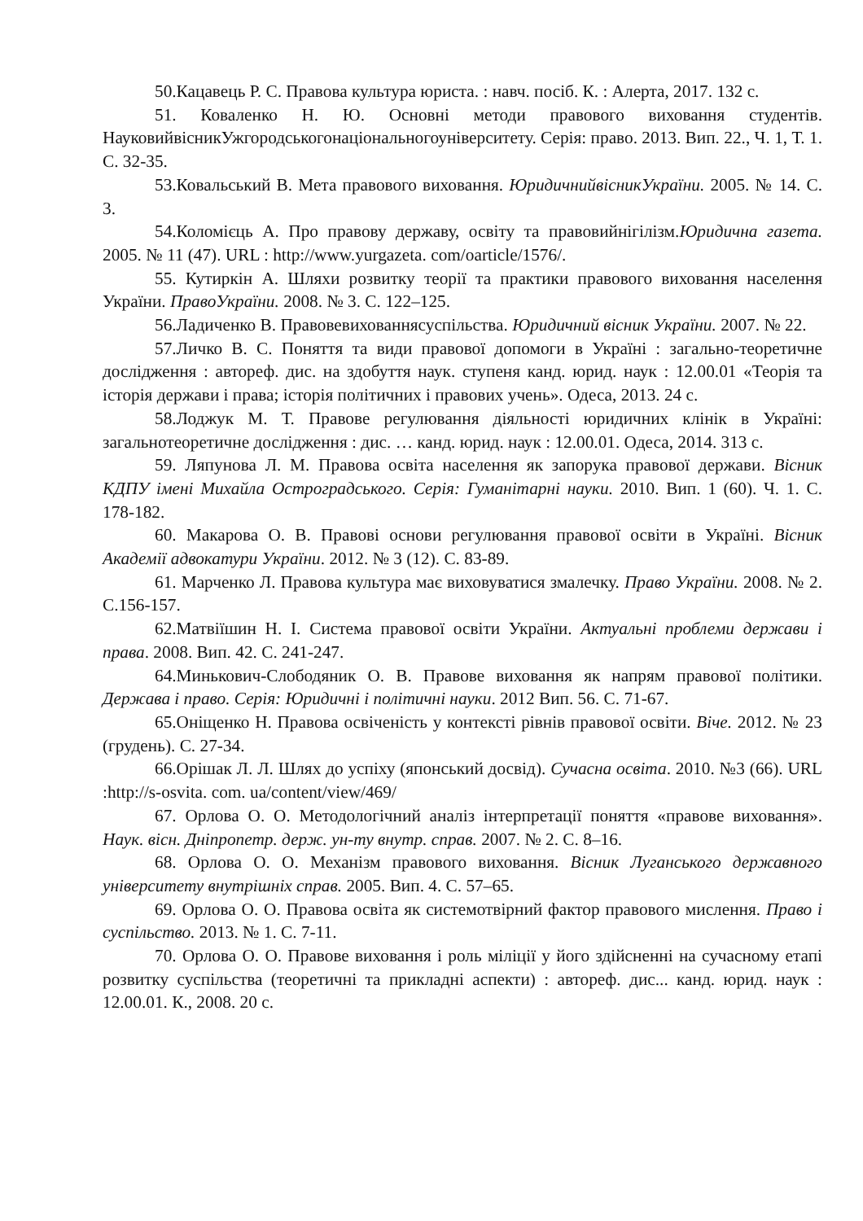50.Кацавець Р. С. Правова культура юриста. : навч. посіб. К. : Алерта, 2017. 132 с.
51. Коваленко Н. Ю. Основні методи правового виховання студентів. НауковийвісникУжгородськогонаціональногоуніверситету. Серія: право. 2013. Вип. 22., Ч. 1, Т. 1. С. 32-35.
53.Ковальський В. Мета правового виховання. ЮридичнийвісникУкраїни. 2005. № 14. С. 3.
54.Коломієць А. Про правову державу, освіту та правовийнігілізм.Юридична газета. 2005. № 11 (47). URL : http://www.yurgazeta. com/oarticle/1576/.
55. Кутиркін А. Шляхи розвитку теорії та практики правового виховання населення України. ПравоУкраїни. 2008. № 3. С. 122–125.
56.Ладиченко В. Правовевихованнясуспільства. Юридичний вісник України. 2007. № 22.
57.Личко В. С. Поняття та види правової допомоги в Україні : загально-теоретичне дослідження : автореф. дис. на здобуття наук. ступеня канд. юрид. наук : 12.00.01 «Теорія та історія держави і права; історія політичних і правових учень». Одеса, 2013. 24 с.
58.Лоджук М. Т. Правове регулювання діяльності юридичних клінік в Україні: загальнотеоретичне дослідження : дис. … канд. юрид. наук : 12.00.01. Одеса, 2014. 313 с.
59. Ляпунова Л. М. Правова освіта населення як запорука правової держави. Вісник КДПУ імені Михайла Остроградського. Серія: Гуманітарні науки. 2010. Вип. 1 (60). Ч. 1. С. 178-182.
60. Макарова О. В. Правові основи регулювання правової освіти в Україні. Вісник Академії адвокатури України. 2012. № 3 (12). С. 83-89.
61. Марченко Л. Правова культура має виховуватися змалечку. Право України. 2008. № 2. С.156-157.
62.Матвіїшин Н. І. Система правової освіти України. Актуальні проблеми держави і права. 2008. Вип. 42. С. 241-247.
64.Минькович-Слободяник О. В. Правове виховання як напрям правової політики. Держава і право. Серія: Юридичні і політичні науки. 2012 Вип. 56. С. 71-67.
65.Оніщенко Н. Правова освіченість у контексті рівнів правової освіти. Віче. 2012. № 23 (грудень). С. 27-34.
66.Орішак Л. Л. Шлях до успіху (японський досвід). Сучасна освіта. 2010. №3 (66). URL :http://s-osvita. com. ua/content/view/469/
67. Орлова О. О. Методологічний аналіз інтерпретації поняття «правове виховання». Наук. вісн. Дніпропетр. держ. ун-ту внутр. справ. 2007. № 2. С. 8–16.
68. Орлова О. О. Механізм правового виховання. Вісник Луганського державного університету внутрішніх справ. 2005. Вип. 4. С. 57–65.
69. Орлова О. О. Правова освіта як системотвірний фактор правового мислення. Право і суспільство. 2013. № 1. С. 7-11.
70. Орлова О. О. Правове виховання і роль міліції у його здійсненні на сучасному етапі розвитку суспільства (теоретичні та прикладні аспекти) : автореф. дис... канд. юрид. наук : 12.00.01. К., 2008. 20 с.